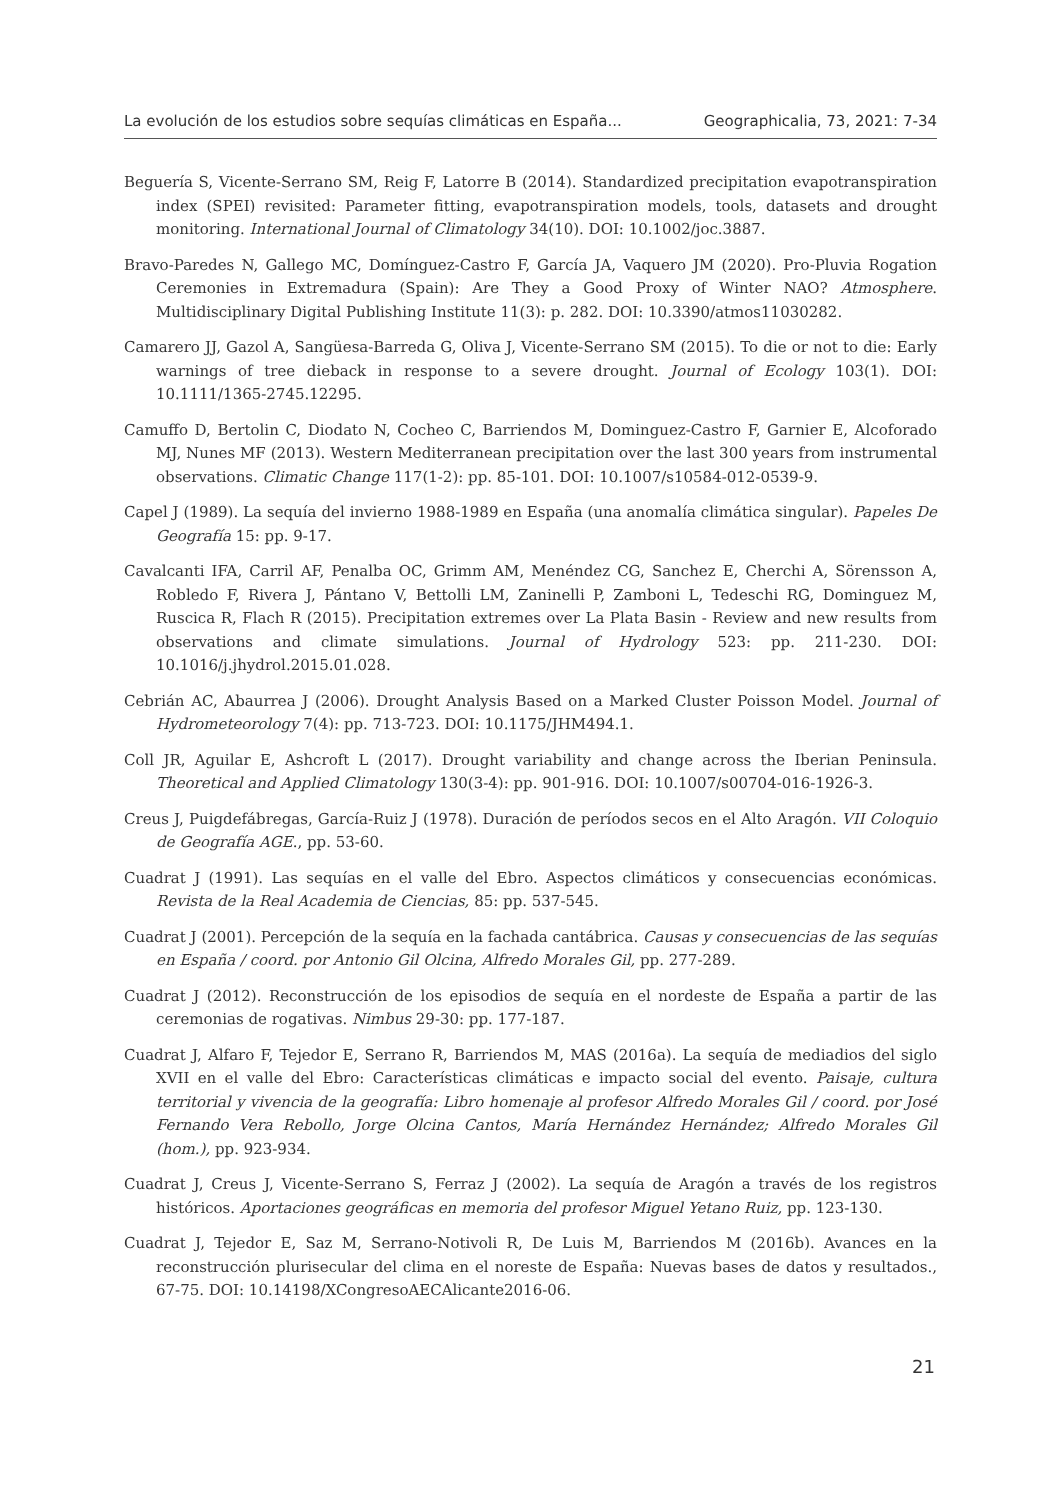La evolución de los estudios sobre sequías climáticas en España... Geographicalia, 73, 2021: 7-34
Beguería S, Vicente-Serrano SM, Reig F, Latorre B (2014). Standardized precipitation evapotranspiration index (SPEI) revisited: Parameter fitting, evapotranspiration models, tools, datasets and drought monitoring. International Journal of Climatology 34(10). DOI: 10.1002/joc.3887.
Bravo-Paredes N, Gallego MC, Domínguez-Castro F, García JA, Vaquero JM (2020). Pro-Pluvia Rogation Ceremonies in Extremadura (Spain): Are They a Good Proxy of Winter NAO? Atmosphere. Multidisciplinary Digital Publishing Institute 11(3): p. 282. DOI: 10.3390/atmos11030282.
Camarero JJ, Gazol A, Sangüesa-Barreda G, Oliva J, Vicente-Serrano SM (2015). To die or not to die: Early warnings of tree dieback in response to a severe drought. Journal of Ecology 103(1). DOI: 10.1111/1365-2745.12295.
Camuffo D, Bertolin C, Diodato N, Cocheo C, Barriendos M, Dominguez-Castro F, Garnier E, Alcoforado MJ, Nunes MF (2013). Western Mediterranean precipitation over the last 300 years from instrumental observations. Climatic Change 117(1-2): pp. 85-101. DOI: 10.1007/s10584-012-0539-9.
Capel J (1989). La sequía del invierno 1988-1989 en España (una anomalía climática singular). Papeles De Geografía 15: pp. 9-17.
Cavalcanti IFA, Carril AF, Penalba OC, Grimm AM, Menéndez CG, Sanchez E, Cherchi A, Sörensson A, Robledo F, Rivera J, Pántano V, Bettolli LM, Zaninelli P, Zamboni L, Tedeschi RG, Dominguez M, Ruscica R, Flach R (2015). Precipitation extremes over La Plata Basin - Review and new results from observations and climate simulations. Journal of Hydrology 523: pp. 211-230. DOI: 10.1016/j.jhydrol.2015.01.028.
Cebrián AC, Abaurrea J (2006). Drought Analysis Based on a Marked Cluster Poisson Model. Journal of Hydrometeorology 7(4): pp. 713-723. DOI: 10.1175/JHM494.1.
Coll JR, Aguilar E, Ashcroft L (2017). Drought variability and change across the Iberian Peninsula. Theoretical and Applied Climatology 130(3-4): pp. 901-916. DOI: 10.1007/s00704-016-1926-3.
Creus J, Puigdefábregas, García-Ruiz J (1978). Duración de períodos secos en el Alto Aragón. VII Coloquio de Geografía AGE., pp. 53-60.
Cuadrat J (1991). Las sequías en el valle del Ebro. Aspectos climáticos y consecuencias económicas. Revista de la Real Academia de Ciencias, 85: pp. 537-545.
Cuadrat J (2001). Percepción de la sequía en la fachada cantábrica. Causas y consecuencias de las sequías en España / coord. por Antonio Gil Olcina, Alfredo Morales Gil, pp. 277-289.
Cuadrat J (2012). Reconstrucción de los episodios de sequía en el nordeste de España a partir de las ceremonias de rogativas. Nimbus 29-30: pp. 177-187.
Cuadrat J, Alfaro F, Tejedor E, Serrano R, Barriendos M, MAS (2016a). La sequía de mediadios del siglo XVII en el valle del Ebro: Características climáticas e impacto social del evento. Paisaje, cultura territorial y vivencia de la geografía: Libro homenaje al profesor Alfredo Morales Gil / coord. por José Fernando Vera Rebollo, Jorge Olcina Cantos, María Hernández Hernández; Alfredo Morales Gil (hom.), pp. 923-934.
Cuadrat J, Creus J, Vicente-Serrano S, Ferraz J (2002). La sequía de Aragón a través de los registros históricos. Aportaciones geográficas en memoria del profesor Miguel Yetano Ruiz, pp. 123-130.
Cuadrat J, Tejedor E, Saz M, Serrano-Notivoli R, De Luis M, Barriendos M (2016b). Avances en la reconstrucción plurisecular del clima en el noreste de España: Nuevas bases de datos y resultados., 67-75. DOI: 10.14198/XCongresoAECAlicante2016-06.
21